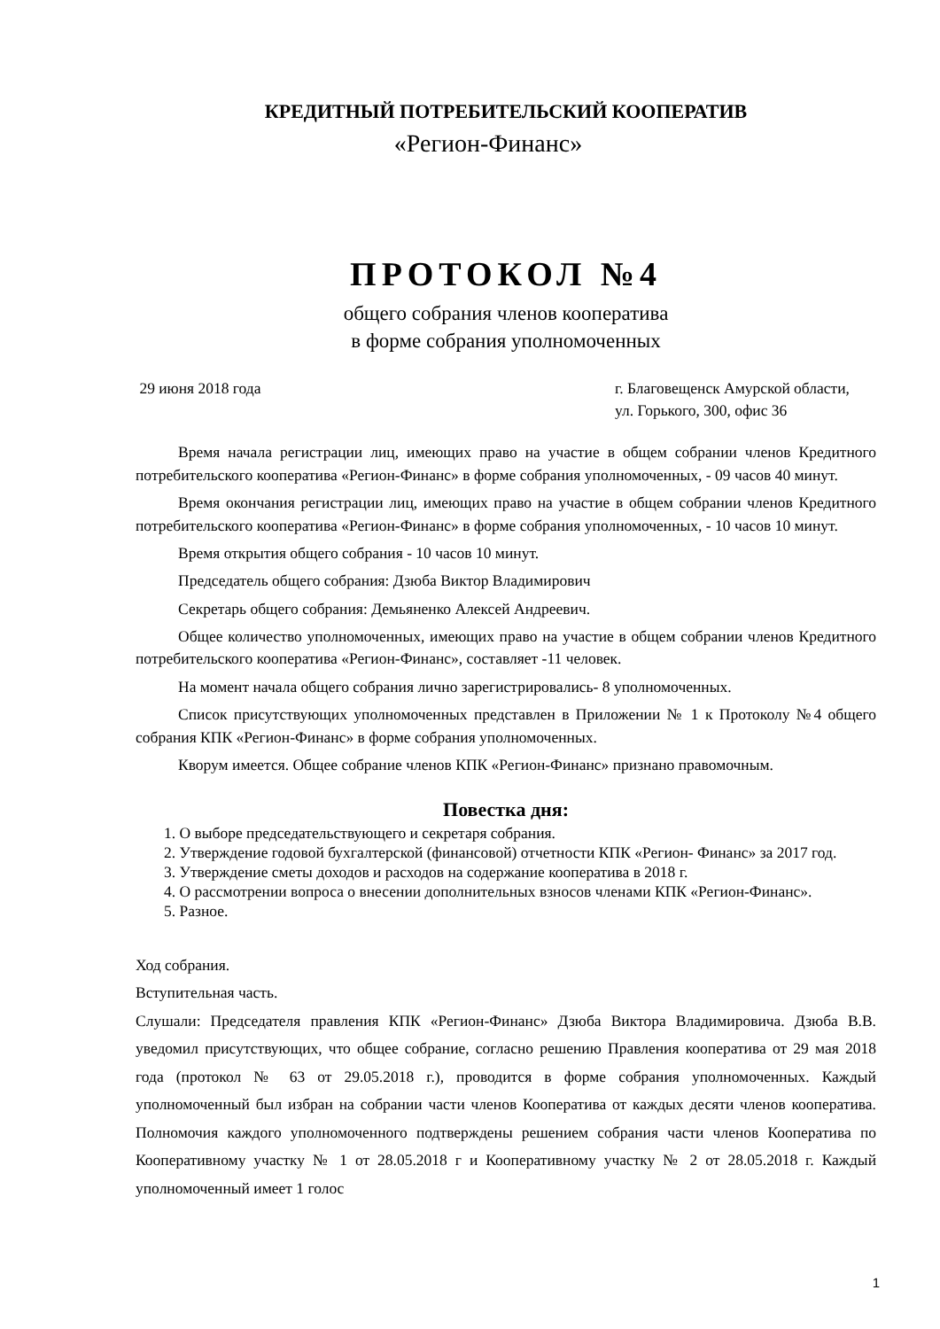КРЕДИТНЫЙ ПОТРЕБИТЕЛЬСКИЙ КООПЕРАТИВ
«Регион-Финанс»
ПРОТОКОЛ №4
общего собрания членов кооператива
в форме собрания уполномоченных
29 июня 2018 года г. Благовещенск Амурской области,
ул. Горького, 300, офис 36
Время начала регистрации лиц, имеющих право на участие в общем собрании членов Кредитного потребительского кооператива «Регион-Финанс» в форме собрания уполномоченных, - 09 часов 40 минут.
Время окончания регистрации лиц, имеющих право на участие в общем собрании членов Кредитного потребительского кооператива «Регион-Финанс» в форме собрания уполномоченных, - 10 часов 10 минут.
Время открытия общего собрания - 10 часов 10 минут.
Председатель общего собрания: Дзюба Виктор Владимирович
Секретарь общего собрания: Демьяненко Алексей Андреевич.
Общее количество уполномоченных, имеющих право на участие в общем собрании членов Кредитного потребительского кооператива «Регион-Финанс», составляет -11 человек.
На момент начала общего собрания лично зарегистрировались- 8 уполномоченных.
Список присутствующих уполномоченных представлен в Приложении № 1 к Протоколу №4 общего собрания КПК «Регион-Финанс» в форме собрания уполномоченных.
Кворум имеется. Общее собрание членов КПК «Регион-Финанс» признано правомочным.
Повестка дня:
1. О выборе председательствующего и секретаря собрания.
2. Утверждение годовой бухгалтерской (финансовой) отчетности КПК «Регион- Финанс» за 2017 год.
3. Утверждение сметы доходов и расходов на содержание кооператива в 2018 г.
4. О рассмотрении вопроса о внесении дополнительных взносов членами КПК «Регион-Финанс».
5. Разное.
Ход собрания.
Вступительная часть.
Слушали: Председателя правления КПК «Регион-Финанс» Дзюба Виктора Владимировича. Дзюба В.В. уведомил присутствующих, что общее собрание, согласно решению Правления кооператива от 29 мая 2018 года (протокол № 63 от 29.05.2018 г.), проводится в форме собрания уполномоченных. Каждый уполномоченный был избран на собрании части членов Кооператива от каждых десяти членов кооператива. Полномочия каждого уполномоченного подтверждены решением собрания части членов Кооператива по Кооперативному участку № 1 от 28.05.2018 г и Кооперативному участку № 2 от 28.05.2018 г. Каждый уполномоченный имеет 1 голос
1